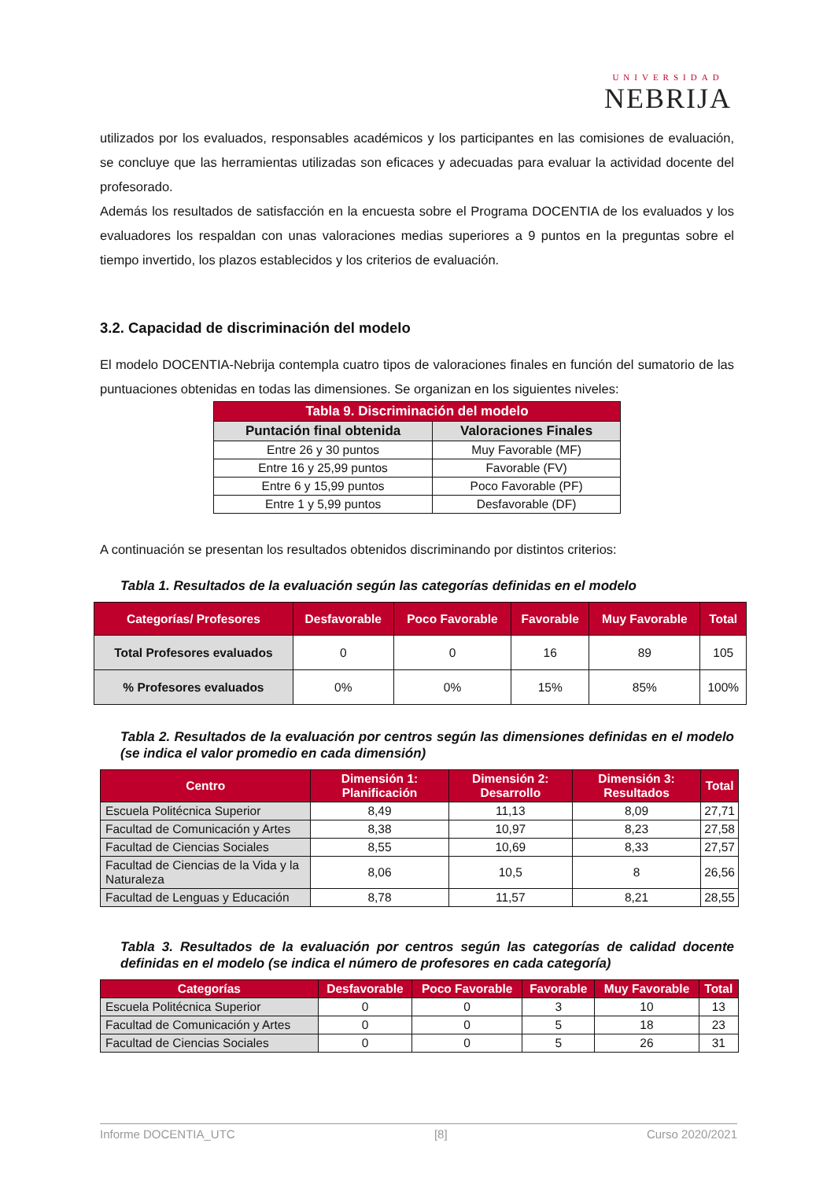UNIVERSIDAD
NEBRIJA
utilizados por los evaluados, responsables académicos y los participantes en las comisiones de evaluación, se concluye que las herramientas utilizadas son eficaces y adecuadas para evaluar la actividad docente del profesorado.
Además los resultados de satisfacción en la encuesta sobre el Programa DOCENTIA de los evaluados y los evaluadores los respaldan con unas valoraciones medias superiores a 9 puntos en la preguntas sobre el tiempo invertido, los plazos establecidos y los criterios de evaluación.
3.2. Capacidad de discriminación del modelo
El modelo DOCENTIA-Nebrija contempla cuatro tipos de valoraciones finales en función del sumatorio de las puntuaciones obtenidas en todas las dimensiones. Se organizan en los siguientes niveles:
| Tabla 9. Discriminación del modelo | |
| --- | --- |
| Puntación final obtenida | Valoraciones Finales |
| Entre 26 y 30 puntos | Muy Favorable (MF) |
| Entre 16 y 25,99 puntos | Favorable (FV) |
| Entre 6 y 15,99 puntos | Poco Favorable (PF) |
| Entre 1 y 5,99 puntos | Desfavorable (DF) |
A continuación se presentan los resultados obtenidos discriminando por distintos criterios:
Tabla 1. Resultados de la evaluación según las categorías definidas en el modelo
| Categorías/ Profesores | Desfavorable | Poco Favorable | Favorable | Muy Favorable | Total |
| --- | --- | --- | --- | --- | --- |
| Total Profesores evaluados | 0 | 0 | 16 | 89 | 105 |
| % Profesores evaluados | 0% | 0% | 15% | 85% | 100% |
Tabla 2. Resultados de la evaluación por centros según las dimensiones definidas en el modelo (se indica el valor promedio en cada dimensión)
| Centro | Dimensión 1: Planificación | Dimensión 2: Desarrollo | Dimensión 3: Resultados | Total |
| --- | --- | --- | --- | --- |
| Escuela Politécnica Superior | 8,49 | 11,13 | 8,09 | 27,71 |
| Facultad de Comunicación y Artes | 8,38 | 10,97 | 8,23 | 27,58 |
| Facultad de Ciencias Sociales | 8,55 | 10,69 | 8,33 | 27,57 |
| Facultad de Ciencias de la Vida y la Naturaleza | 8,06 | 10,5 | 8 | 26,56 |
| Facultad de Lenguas y Educación | 8,78 | 11,57 | 8,21 | 28,55 |
Tabla 3. Resultados de la evaluación por centros según las categorías de calidad docente definidas en el modelo (se indica el número de profesores en cada categoría)
| Categorías | Desfavorable | Poco Favorable | Favorable | Muy Favorable | Total |
| --- | --- | --- | --- | --- | --- |
| Escuela Politécnica Superior | 0 | 0 | 3 | 10 | 13 |
| Facultad de Comunicación y Artes | 0 | 0 | 5 | 18 | 23 |
| Facultad de Ciencias Sociales | 0 | 0 | 5 | 26 | 31 |
Informe DOCENTIA_UTC [8] Curso 2020/2021